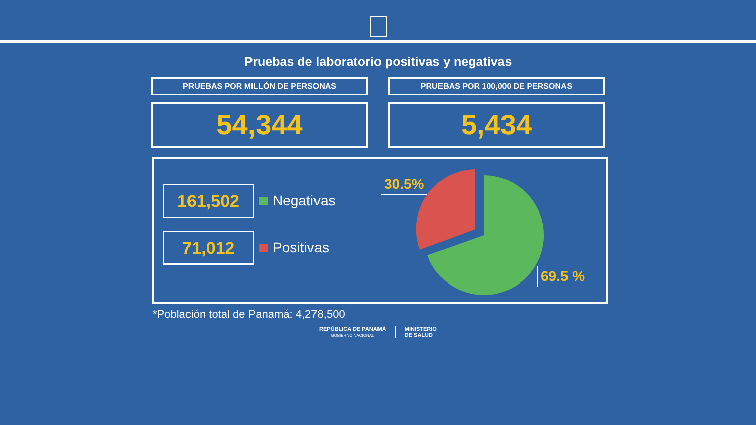Pruebas de laboratorio positivas y negativas
PRUEBAS POR MILLÓN DE PERSONAS
54,344
PRUEBAS POR 100,000 DE PERSONAS
5,434
161,502
Negativas
71,012
Positivas
30.5%
69.5 %
*Población total de Panamá: 4,278,500
REPÚBLICA DE PANAMÁ
GOBIERNO NACIONAL
MINISTERIO
DE SALUD